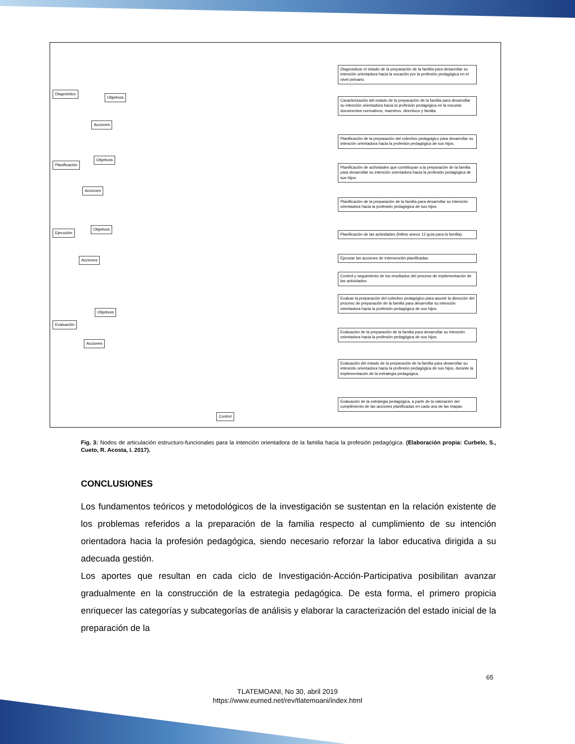Diagnóstico
Objetivos
Acciones
Planificación
Objetivos
Acciones
Ejecución
Objetivos
Acciones
Evaluación
Objetivos
Acciones
Control
Diagnosticar el estado de la preparación de la familia para desarrollar su intención orientadora hacia la vocación por la profesión pedagógica en el nivel primario.
Caracterización del estado de la preparación de la familia para desarrollar su intención orientadora hacia la profesión pedagógica en la escuela: documentos normativos, maestros, directivos y familia.
Planificación de la preparación del colectivo pedagógico para desarrollar su intención orientadora hacia la profesión pedagógica de sus hijos.
Planificación de actividades que contribuyan a la preparación de la familia para desarrollar su intención orientadora hacia la profesión pedagógica de sus hijos.
Planificación de la preparación de la familia para desarrollar su intención orientadora hacia la profesión pedagógica de sus hijos.
Planificación de las actividades (folleto anexo 12 guía para la familia).
Ejecutar las acciones de intervención planificadas.
Control y seguimiento de los resultados del proceso de implementación de las actividades.
Evaluar la preparación del colectivo pedagógico para asumir la dirección del proceso de preparación de la familia para desarrollar su intención orientadora hacia la profesión pedagógica de sus hijos.
Evaluación de la preparación de la familia para desarrollar su intención orientadora hacia la profesión pedagógica de sus hijos.
Evaluación del estado de la preparación de la familia para desarrollar su intención orientadora hacia la profesión pedagógica de sus hijos, durante la implementación de la estrategia pedagógica.
Evaluación de la estrategia pedagógica, a partir de la valoración del cumplimiento de las acciones planificadas en cada una de las etapas.
Fig. 3: Nodos de articulación estructuro-funcionales para la intención orientadora de la familia hacia la profesión pedagógica. (Elaboración propia: Curbelo, S., Cueto, R. Acosta, I. 2017).
CONCLUSIONES
Los fundamentos teóricos y metodológicos de la investigación se sustentan en la relación existente de los problemas referidos a la preparación de la familia respecto al cumplimiento de su intención orientadora hacia la profesión pedagógica, siendo necesario reforzar la labor educativa dirigida a su adecuada gestión.
Los aportes que resultan en cada ciclo de Investigación-Acción-Participativa posibilitan avanzar gradualmente en la construcción de la estrategia pedagógica. De esta forma, el primero propicia enriquecer las categorías y subcategorías de análisis y elaborar la caracterización del estado inicial de la preparación de la
65
TLATEMOANI, No 30, abril 2019
https://www.eumed.net/rev/tlatemoani/index.html